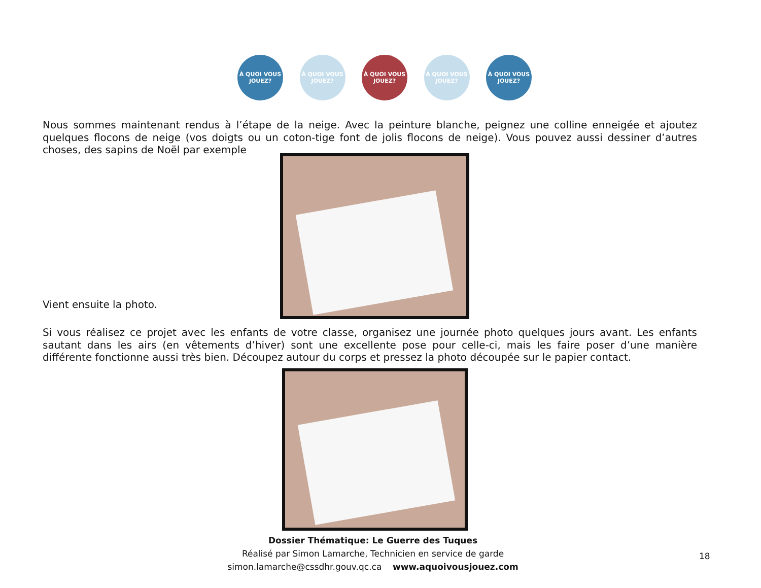À QUOI VOUS JOUEZ?
À QUOI VOUS JOUEZ?
À QUOI VOUS JOUEZ?
À QUOI VOUS JOUEZ?
À QUOI VOUS JOUEZ?
Nous sommes maintenant rendus à l’étape de la neige. Avec la peinture blanche, peignez une colline enneigée et ajoutez quelques flocons de neige (vos doigts ou un coton-tige font de jolis flocons de neige). Vous pouvez aussi dessiner d’autres choses, des sapins de Noël par exemple
Vient ensuite la photo.
Si vous réalisez ce projet avec les enfants de votre classe, organisez une journée photo quelques jours avant. Les enfants sautant dans les airs (en vêtements d’hiver) sont une excellente pose pour celle-ci, mais les faire poser d’une manière différente fonctionne aussi très bien. Découpez autour du corps et pressez la photo découpée sur le papier contact.
Dossier Thématique: Le Guerre des Tuques
Réalisé par Simon Lamarche, Technicien en service de garde
simon.lamarche@cssdhr.gouv.qc.ca www.aquoivousjouez.com
18